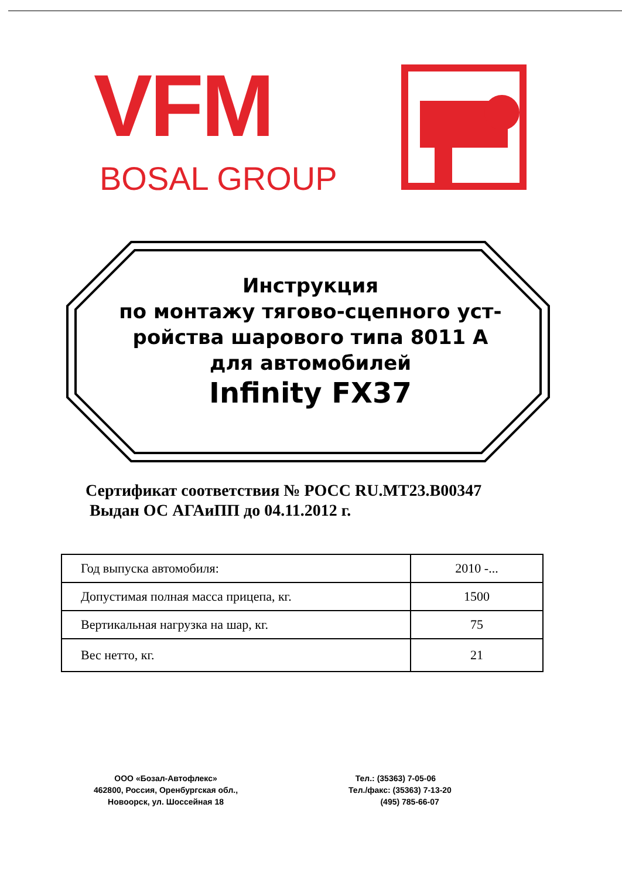VFM
BOSAL GROUP
Инструкция
по монтажу тягово-сцепного уст-
ройства шарового типа 8011 А
для автомобилей
Infinity FX37
Сертификат соответствия № РОСС RU.MT23.B00347
Выдан ОС АГАиПП до 04.11.2012 г.
| Год выпуска автомобиля: | 2010 -... |
| Допустимая полная масса прицепа, кг. | 1500 |
| Вертикальная нагрузка на шар, кг. | 75 |
| Вес нетто, кг. | 21 |
ООО «Бозал-Автофлекс»
462800, Россия, Оренбургская обл.,
Новоорск, ул. Шоссейная 18
Тел.: (35363) 7-05-06
Тел./факс: (35363) 7-13-20
(495) 785-66-07